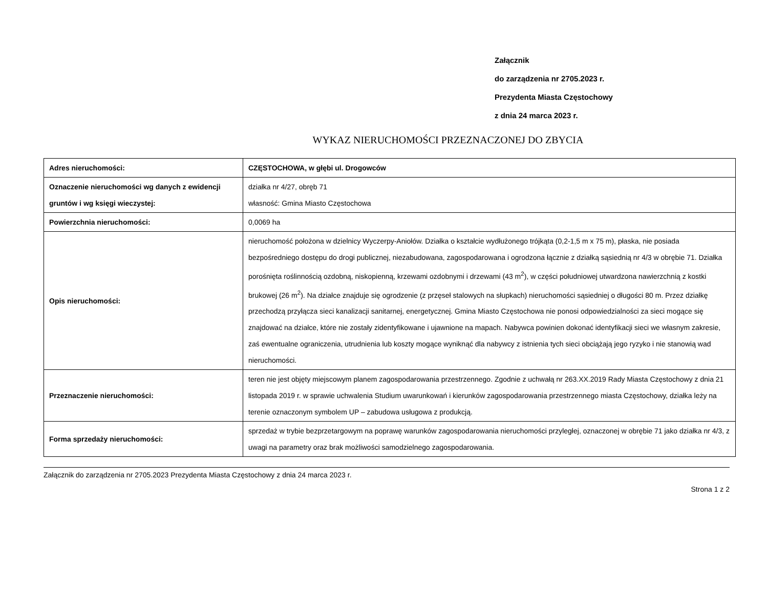Załącznik
do zarządzenia nr 2705.2023 r.
Prezydenta Miasta Częstochowy
z dnia 24 marca 2023 r.
WYKAZ NIERUCHOMOŚCI PRZEZNACZONEJ DO ZBYCIA
| Adres nieruchomości: | CZĘSTOCHOWA, w głębi ul. Drogowców |
| Oznaczenie nieruchomości wg danych z ewidencji gruntów i wg księgi wieczystej: | działka nr 4/27, obręb 71 własność: Gmina Miasto Częstochowa |
| Powierzchnia nieruchomości: | 0,0069 ha |
| Opis nieruchomości: | nieruchomość położona w dzielnicy Wyczerpy-Aniołów. Działka o kształcie wydłużonego trójkąta (0,2-1,5 m x 75 m), płaska, nie posiada bezpośredniego dostępu do drogi publicznej, niezabudowana, zagospodarowana i ogrodzona łącznie z działką sąsiednią nr 4/3 w obrębie 71. Działka porośnięta roślinnością ozdobną, niskopienną, krzewami ozdobnymi i drzewami (43 m<sup>2</sup>), w części południowej utwardzona nawierzchnią z kostki brukowej (26 m<sup>2</sup>). Na działce znajduje się ogrodzenie (z przęseł stalowych na słupkach) nieruchomości sąsiedniej o długości 80 m. Przez działkę przechodzą przyłącza sieci kanalizacji sanitarnej, energetycznej. Gmina Miasto Częstochowa nie ponosi odpowiedzialności za sieci mogące się znajdować na działce, które nie zostały zidentyfikowane i ujawnione na mapach. Nabywca powinien dokonać identyfikacji sieci we własnym zakresie, zaś ewentualne ograniczenia, utrudnienia lub koszty mogące wyniknąć dla nabywcy z istnienia tych sieci obciążają jego ryzyko i nie stanowią wad nieruchomości. |
| Przeznaczenie nieruchomości: | teren nie jest objęty miejscowym planem zagospodarowania przestrzennego. Zgodnie z uchwałą nr 263.XX.2019 Rady Miasta Częstochowy z dnia 21 listopada 2019 r. w sprawie uchwalenia Studium uwarunkowań i kierunków zagospodarowania przestrzennego miasta Częstochowy, działka leży na terenie oznaczonym symbolem UP – zabudowa usługowa z produkcją. |
| Forma sprzedaży nieruchomości: | sprzedaż w trybie bezprzetargowym na poprawę warunków zagospodarowania nieruchomości przyległej, oznaczonej w obrębie 71 jako działka nr 4/3, z uwagi na parametry oraz brak możliwości samodzielnego zagospodarowania. |
Załącznik do zarządzenia nr 2705.2023 Prezydenta Miasta Częstochowy z dnia 24 marca 2023 r.
Strona 1 z 2